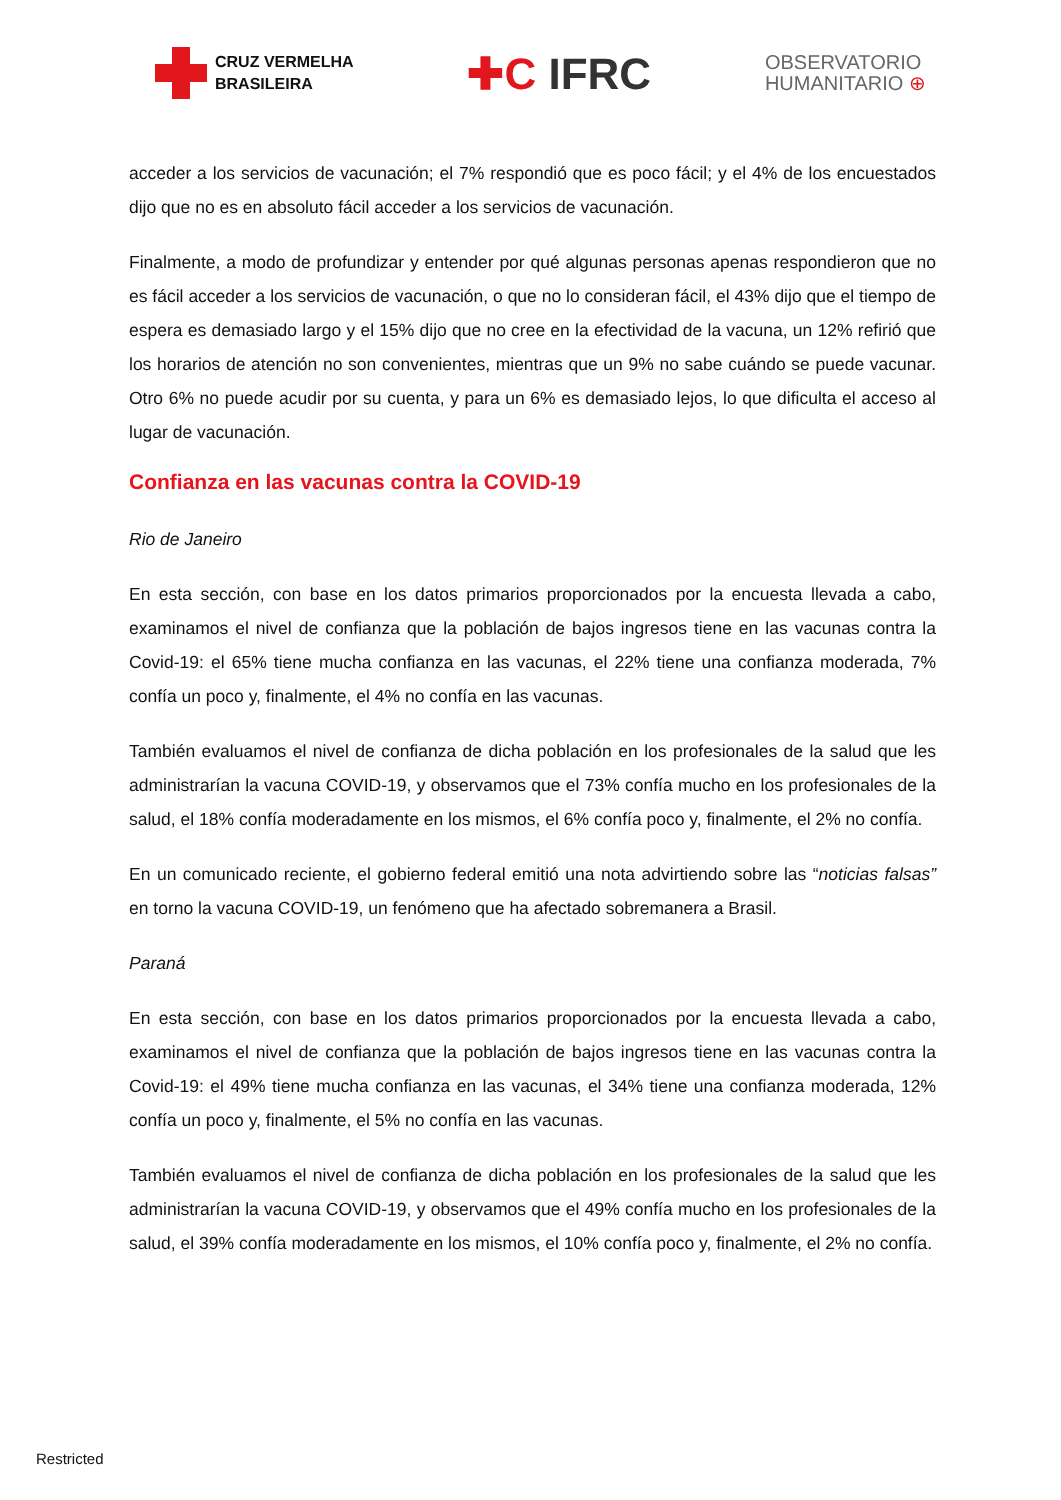CRUZ VERMELHA
BRASILEIRA
✚C IFRC
OBSERVATORIO
HUMANITARIO ⊕
acceder a los servicios de vacunación; el 7% respondió que es poco fácil; y el 4% de los encuestados dijo que no es en absoluto fácil acceder a los servicios de vacunación.
Finalmente, a modo de profundizar y entender por qué algunas personas apenas respondieron que no es fácil acceder a los servicios de vacunación, o que no lo consideran fácil, el 43% dijo que el tiempo de espera es demasiado largo y el 15% dijo que no cree en la efectividad de la vacuna, un 12% refirió que los horarios de atención no son convenientes, mientras que un 9% no sabe cuándo se puede vacunar. Otro 6% no puede acudir por su cuenta, y para un 6% es demasiado lejos, lo que dificulta el acceso al lugar de vacunación.
Confianza en las vacunas contra la COVID-19
Rio de Janeiro
En esta sección, con base en los datos primarios proporcionados por la encuesta llevada a cabo, examinamos el nivel de confianza que la población de bajos ingresos tiene en las vacunas contra la Covid-19: el 65% tiene mucha confianza en las vacunas, el 22% tiene una confianza moderada, 7% confía un poco y, finalmente, el 4% no confía en las vacunas.
También evaluamos el nivel de confianza de dicha población en los profesionales de la salud que les administrarían la vacuna COVID-19, y observamos que el 73% confía mucho en los profesionales de la salud, el 18% confía moderadamente en los mismos, el 6% confía poco y, finalmente, el 2% no confía.
En un comunicado reciente, el gobierno federal emitió una nota advirtiendo sobre las “noticias falsas” en torno la vacuna COVID-19, un fenómeno que ha afectado sobremanera a Brasil.
Paraná
En esta sección, con base en los datos primarios proporcionados por la encuesta llevada a cabo, examinamos el nivel de confianza que la población de bajos ingresos tiene en las vacunas contra la Covid-19: el 49% tiene mucha confianza en las vacunas, el 34% tiene una confianza moderada, 12% confía un poco y, finalmente, el 5% no confía en las vacunas.
También evaluamos el nivel de confianza de dicha población en los profesionales de la salud que les administrarían la vacuna COVID-19, y observamos que el 49% confía mucho en los profesionales de la salud, el 39% confía moderadamente en los mismos, el 10% confía poco y, finalmente, el 2% no confía.
Restricted